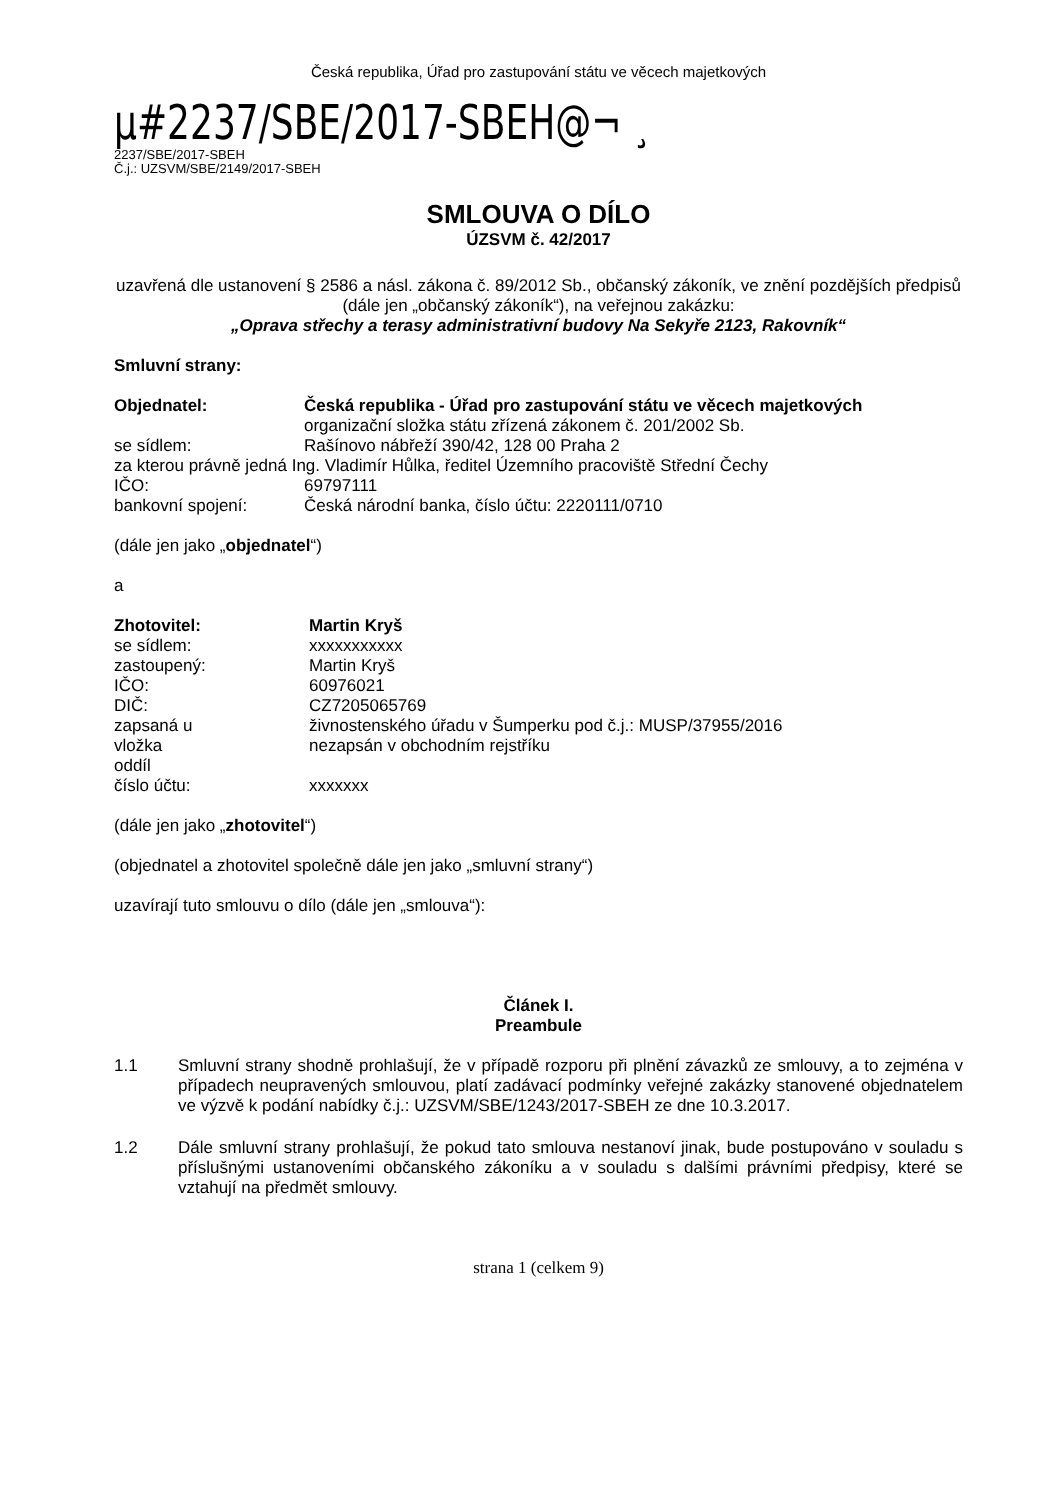Česká republika, Úřad pro zastupování státu ve věcech majetkových
µ#2237/SBE/2017-SBEH@¬ ¸
2237/SBE/2017-SBEH
Č.j.: UZSVM/SBE/2149/2017-SBEH
SMLOUVA O DÍLO
ÚZSVM č. 42/2017
uzavřená dle ustanovení § 2586 a násl. zákona č. 89/2012 Sb., občanský zákoník, ve znění pozdějších předpisů (dále jen „občanský zákoník“), na veřejnou zakázku:
„Oprava střechy a terasy administrativní budovy Na Sekyře 2123, Rakovník“
Smluvní strany:
| Objednatel: | Česká republika - Úřad pro zastupování státu ve věcech majetkových |
| | organizační složka státu zřízená zákonem č. 201/2002 Sb. |
| se sídlem: | Rašínovo nábřeží 390/42, 128 00 Praha 2 |
| za kterou právně jedná Ing. Vladimír Hůlka, ředitel Územního pracoviště Střední Čechy | |
| IČO: | 69797111 |
| bankovní spojení: | Česká národní banka, číslo účtu: 2220111/0710 |
(dále jen jako „objednatel“)
a
| Zhotovitel: | Martin Kryš |
| se sídlem: | xxxxxxxxxxx |
| zastoupený: | Martin Kryš |
| IČO: | 60976021 |
| DIČ: | CZ7205065769 |
| zapsaná u | živnostenského úřadu v Šumperku pod č.j.: MUSP/37955/2016 |
| vložka | nezapsán v obchodním rejstříku |
| oddíl | |
| číslo účtu: | xxxxxxx |
(dále jen jako „zhotovitel“)
(objednatel a zhotovitel společně dále jen jako „smluvní strany“)
uzavírají tuto smlouvu o dílo (dále jen „smlouva“):
Článek I.
Preambule
1.1 Smluvní strany shodně prohlašují, že v případě rozporu při plnění závazků ze smlouvy, a to zejména v případech neupravených smlouvou, platí zadávací podmínky veřejné zakázky stanovené objednatelem ve výzvě k podání nabídky č.j.: UZSVM/SBE/1243/2017-SBEH ze dne 10.3.2017.
1.2 Dále smluvní strany prohlašují, že pokud tato smlouva nestanoví jinak, bude postupováno v souladu s příslušnými ustanoveními občanského zákoníku a v souladu s dalšími právními předpisy, které se vztahují na předmět smlouvy.
strana 1 (celkem 9)